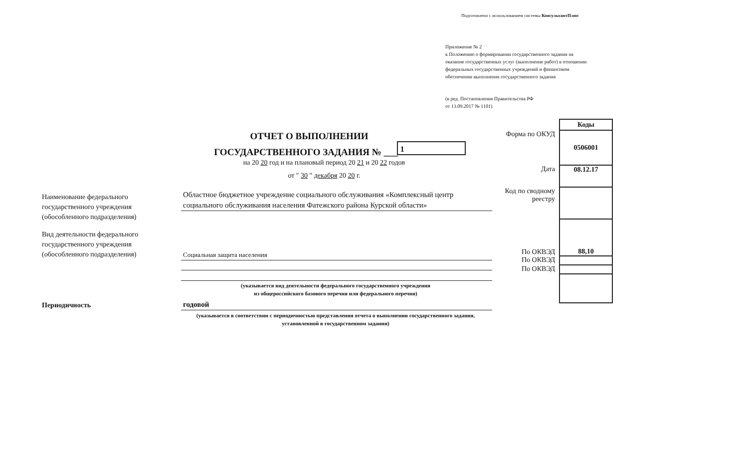Подготовлено с использованием системы КонсультантПлюс
Приложение № 2
к Положению о формировании государственного задания на
оказание государственных услуг (выполнение работ) в отношении
федеральных государственных учреждений и финансовом
обеспечении выполнения государственного задания
(в ред. Постановления Правительства РФ
от 13.09.2017 № 1101)
ОТЧЕТ О ВЫПОЛНЕНИИ
ГОСУДАРСТВЕННОГО ЗАДАНИЯ № ___ <sup>1</sup>
на 20 20 год и на плановый период 20 21 и 20 22 годов
от " 30 " декабря 20 20 г.
| | Коды |
| Форма по ОКУД | 0506001 |
| Дата | 08.12.17 |
| Код по сводному реестру | |
| По ОКВЭД | 88,10 |
| По ОКВЭД | |
| По ОКВЭД | |
Наименование федерального
государственного учреждения
(обособленного подразделения)
Областное бюджетное учреждение социального обслуживания «Комплексный центр социального обслуживания населения Фатежского района Курской области»
Вид деятельности федерального
государственного учреждения
(обособленного подразделения)
Социальная защита населения
(указывается вид деятельности федерального государственного учреждения
из общероссийского базового перечня или федерального перечня)
Периодичность годовой
(указывается в соответствии с периодичностью представления отчета о выполнении государственного задания,
установленной в государственном задании)